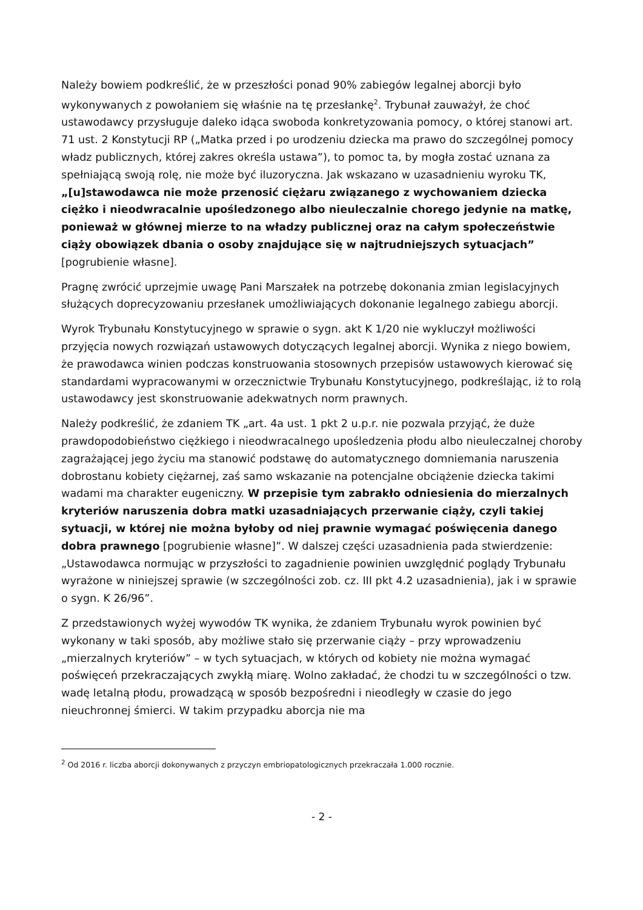Należy bowiem podkreślić, że w przeszłości ponad 90% zabiegów legalnej aborcji było wykonywanych z powołaniem się właśnie na tę przesłankę<sup>2</sup>. Trybunał zauważył, że choć ustawodawcy przysługuje daleko idąca swoboda konkretyzowania pomocy, o której stanowi art. 71 ust. 2 Konstytucji RP („Matka przed i po urodzeniu dziecka ma prawo do szczególnej pomocy władz publicznych, której zakres określa ustawa”), to pomoc ta, by mogła zostać uznana za spełniającą swoją rolę, nie może być iluzoryczna. Jak wskazano w uzasadnieniu wyroku TK, „[u]stawodawca nie może przenosić ciężaru związanego z wychowaniem dziecka ciężko i nieodwracalnie upośledzonego albo nieuleczalnie chorego jedynie na matkę, ponieważ w głównej mierze to na władzy publicznej oraz na całym społeczeństwie ciąży obowiązek dbania o osoby znajdujące się w najtrudniejszych sytuacjach” [pogrubienie własne].
Pragnę zwrócić uprzejmie uwagę Pani Marszałek na potrzebę dokonania zmian legislacyjnych służących doprecyzowaniu przesłanek umożliwiających dokonanie legalnego zabiegu aborcji.
Wyrok Trybunału Konstytucyjnego w sprawie o sygn. akt K 1/20 nie wykluczył możliwości przyjęcia nowych rozwiązań ustawowych dotyczących legalnej aborcji. Wynika z niego bowiem, że prawodawca winien podczas konstruowania stosownych przepisów ustawowych kierować się standardami wypracowanymi w orzecznictwie Trybunału Konstytucyjnego, podkreślając, iż to rolą ustawodawcy jest skonstruowanie adekwatnych norm prawnych.
Należy podkreślić, że zdaniem TK „art. 4a ust. 1 pkt 2 u.p.r. nie pozwala przyjąć, że duże prawdopodobieństwo ciężkiego i nieodwracalnego upośledzenia płodu albo nieuleczalnej choroby zagrażającej jego życiu ma stanowić podstawę do automatycznego domniemania naruszenia dobrostanu kobiety ciężarnej, zaś samo wskazanie na potencjalne obciążenie dziecka takimi wadami ma charakter eugeniczny. W przepisie tym zabrakło odniesienia do mierzalnych kryteriów naruszenia dobra matki uzasadniających przerwanie ciąży, czyli takiej sytuacji, w której nie można byłoby od niej prawnie wymagać poświęcenia danego dobra prawnego [pogrubienie własne]”. W dalszej części uzasadnienia pada stwierdzenie: „Ustawodawca normując w przyszłości to zagadnienie powinien uwzględnić poglądy Trybunału wyrażone w niniejszej sprawie (w szczególności zob. cz. III pkt 4.2 uzasadnienia), jak i w sprawie o sygn. K 26/96”.
Z przedstawionych wyżej wywodów TK wynika, że zdaniem Trybunału wyrok powinien być wykonany w taki sposób, aby możliwe stało się przerwanie ciąży – przy wprowadzeniu „mierzalnych kryteriów” – w tych sytuacjach, w których od kobiety nie można wymagać poświęceń przekraczających zwykłą miarę. Wolno zakładać, że chodzi tu w szczególności o tzw. wadę letalną płodu, prowadzącą w sposób bezpośredni i nieodległy w czasie do jego nieuchronnej śmierci. W takim przypadku aborcja nie ma
<sup>2</sup> Od 2016 r. liczba aborcji dokonywanych z przyczyn embriopatologicznych przekraczała 1.000 rocznie.
- 2 -